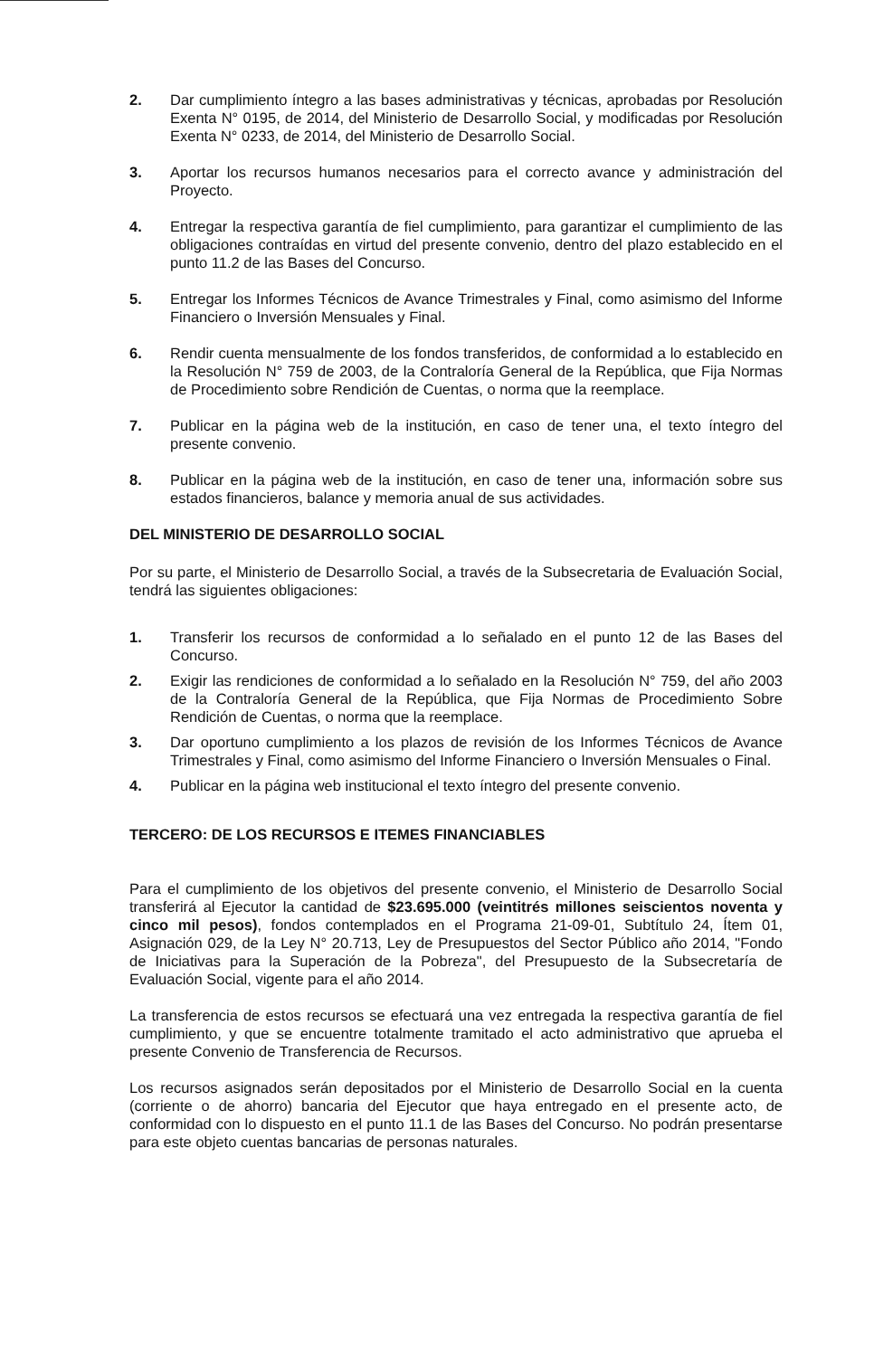2. Dar cumplimiento íntegro a las bases administrativas y técnicas, aprobadas por Resolución Exenta N° 0195, de 2014, del Ministerio de Desarrollo Social, y modificadas por Resolución Exenta N° 0233, de 2014, del Ministerio de Desarrollo Social.
3. Aportar los recursos humanos necesarios para el correcto avance y administración del Proyecto.
4. Entregar la respectiva garantía de fiel cumplimiento, para garantizar el cumplimiento de las obligaciones contraídas en virtud del presente convenio, dentro del plazo establecido en el punto 11.2 de las Bases del Concurso.
5. Entregar los Informes Técnicos de Avance Trimestrales y Final, como asimismo del Informe Financiero o Inversión Mensuales y Final.
6. Rendir cuenta mensualmente de los fondos transferidos, de conformidad a lo establecido en la Resolución N° 759 de 2003, de la Contraloría General de la República, que Fija Normas de Procedimiento sobre Rendición de Cuentas, o norma que la reemplace.
7. Publicar en la página web de la institución, en caso de tener una, el texto íntegro del presente convenio.
8. Publicar en la página web de la institución, en caso de tener una, información sobre sus estados financieros, balance y memoria anual de sus actividades.
DEL MINISTERIO DE DESARROLLO SOCIAL
Por su parte, el Ministerio de Desarrollo Social, a través de la Subsecretaria de Evaluación Social, tendrá las siguientes obligaciones:
1. Transferir los recursos de conformidad a lo señalado en el punto 12 de las Bases del Concurso.
2. Exigir las rendiciones de conformidad a lo señalado en la Resolución N° 759, del año 2003 de la Contraloría General de la República, que Fija Normas de Procedimiento Sobre Rendición de Cuentas, o norma que la reemplace.
3. Dar oportuno cumplimiento a los plazos de revisión de los Informes Técnicos de Avance Trimestrales y Final, como asimismo del Informe Financiero o Inversión Mensuales o Final.
4. Publicar en la página web institucional el texto íntegro del presente convenio.
TERCERO: DE LOS RECURSOS E ITEMES FINANCIABLES
Para el cumplimiento de los objetivos del presente convenio, el Ministerio de Desarrollo Social transferirá al Ejecutor la cantidad de $23.695.000 (veintitrés millones seiscientos noventa y cinco mil pesos), fondos contemplados en el Programa 21-09-01, Subtítulo 24, Ítem 01, Asignación 029, de la Ley N° 20.713, Ley de Presupuestos del Sector Público año 2014, "Fondo de Iniciativas para la Superación de la Pobreza", del Presupuesto de la Subsecretaría de Evaluación Social, vigente para el año 2014.
La transferencia de estos recursos se efectuará una vez entregada la respectiva garantía de fiel cumplimiento, y que se encuentre totalmente tramitado el acto administrativo que aprueba el presente Convenio de Transferencia de Recursos.
Los recursos asignados serán depositados por el Ministerio de Desarrollo Social en la cuenta (corriente o de ahorro) bancaria del Ejecutor que haya entregado en el presente acto, de conformidad con lo dispuesto en el punto 11.1 de las Bases del Concurso. No podrán presentarse para este objeto cuentas bancarias de personas naturales.